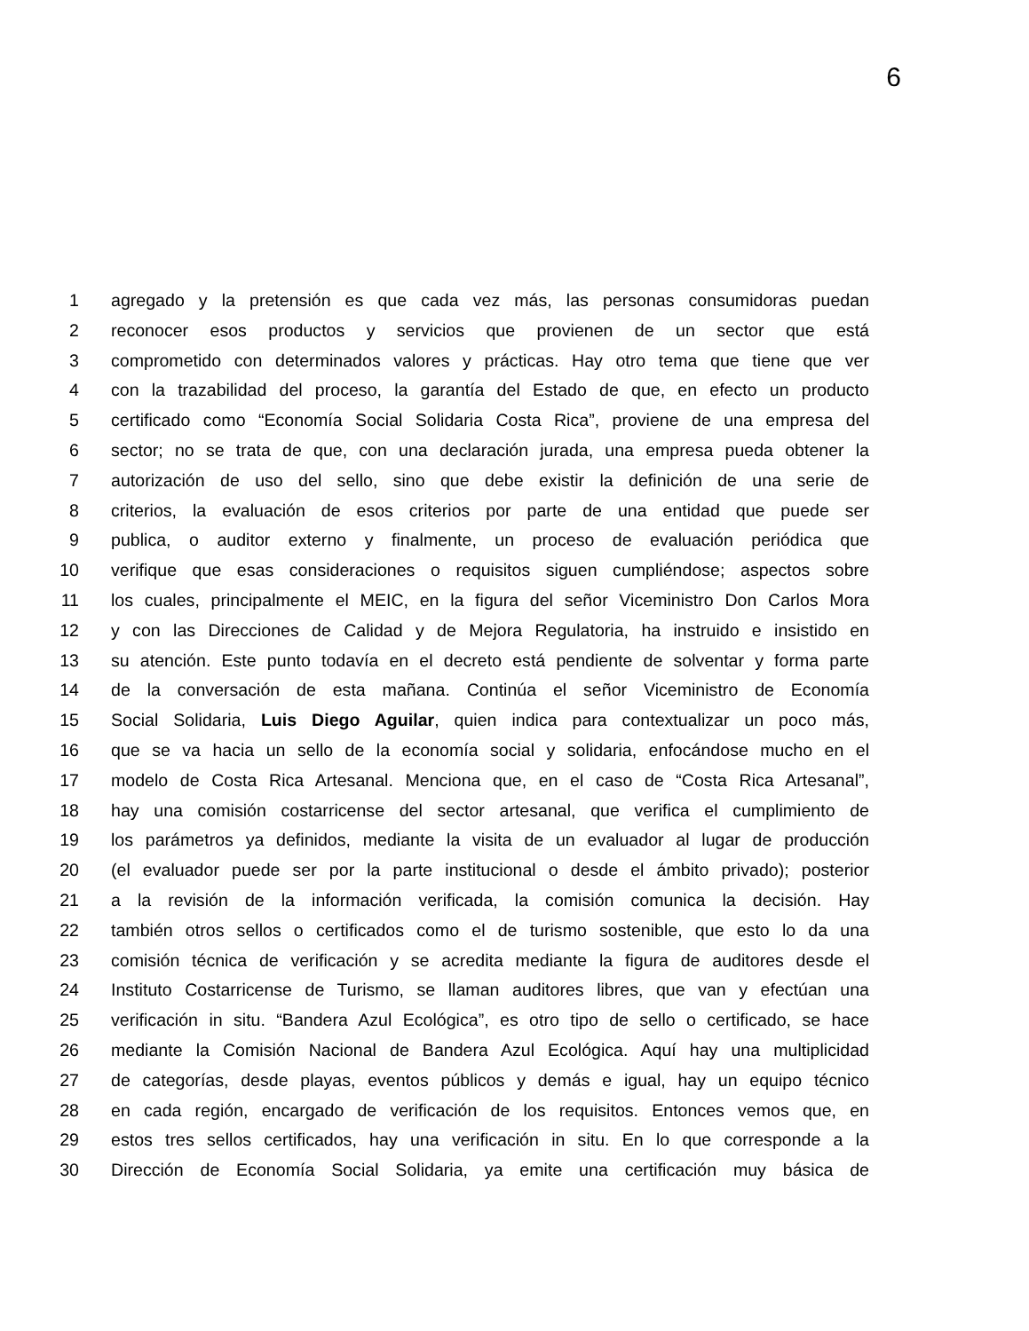6
1 agregado y la pretensión es que cada vez más, las personas consumidoras puedan
2 reconocer esos productos y servicios que provienen de un sector que está
3 comprometido con determinados valores y prácticas. Hay otro tema que tiene que ver
4 con la trazabilidad del proceso, la garantía del Estado de que, en efecto un producto
5 certificado como “Economía Social Solidaria Costa Rica”, proviene de una empresa del
6 sector; no se trata de que, con una declaración jurada, una empresa pueda obtener la
7 autorización de uso del sello, sino que debe existir la definición de una serie de
8 criterios, la evaluación de esos criterios por parte de una entidad que puede ser
9 publica, o auditor externo y finalmente, un proceso de evaluación periódica que
10 verifique que esas consideraciones o requisitos siguen cumpliéndose; aspectos sobre
11 los cuales, principalmente el MEIC, en la figura del señor Viceministro Don Carlos Mora
12 y con las Direcciones de Calidad y de Mejora Regulatoria, ha instruido e insistido en
13 su atención. Este punto todavía en el decreto está pendiente de solventar y forma parte
14 de la conversación de esta mañana. Continúa el señor Viceministro de Economía
15 Social Solidaria, Luis Diego Aguilar, quien indica para contextualizar un poco más,
16 que se va hacia un sello de la economía social y solidaria, enfocándose mucho en el
17 modelo de Costa Rica Artesanal. Menciona que, en el caso de “Costa Rica Artesanal”,
18 hay una comisión costarricense del sector artesanal, que verifica el cumplimiento de
19 los parámetros ya definidos, mediante la visita de un evaluador al lugar de producción
20 (el evaluador puede ser por la parte institucional o desde el ámbito privado); posterior
21 a la revisión de la información verificada, la comisión comunica la decisión. Hay
22 también otros sellos o certificados como el de turismo sostenible, que esto lo da una
23 comisión técnica de verificación y se acredita mediante la figura de auditores desde el
24 Instituto Costarricense de Turismo, se llaman auditores libres, que van y efectúan una
25 verificación in situ. “Bandera Azul Ecológica”, es otro tipo de sello o certificado, se hace
26 mediante la Comisión Nacional de Bandera Azul Ecológica. Aquí hay una multiplicidad
27 de categorías, desde playas, eventos públicos y demás e igual, hay un equipo técnico
28 en cada región, encargado de verificación de los requisitos. Entonces vemos que, en
29 estos tres sellos certificados, hay una verificación in situ. En lo que corresponde a la
30 Dirección de Economía Social Solidaria, ya emite una certificación muy básica de